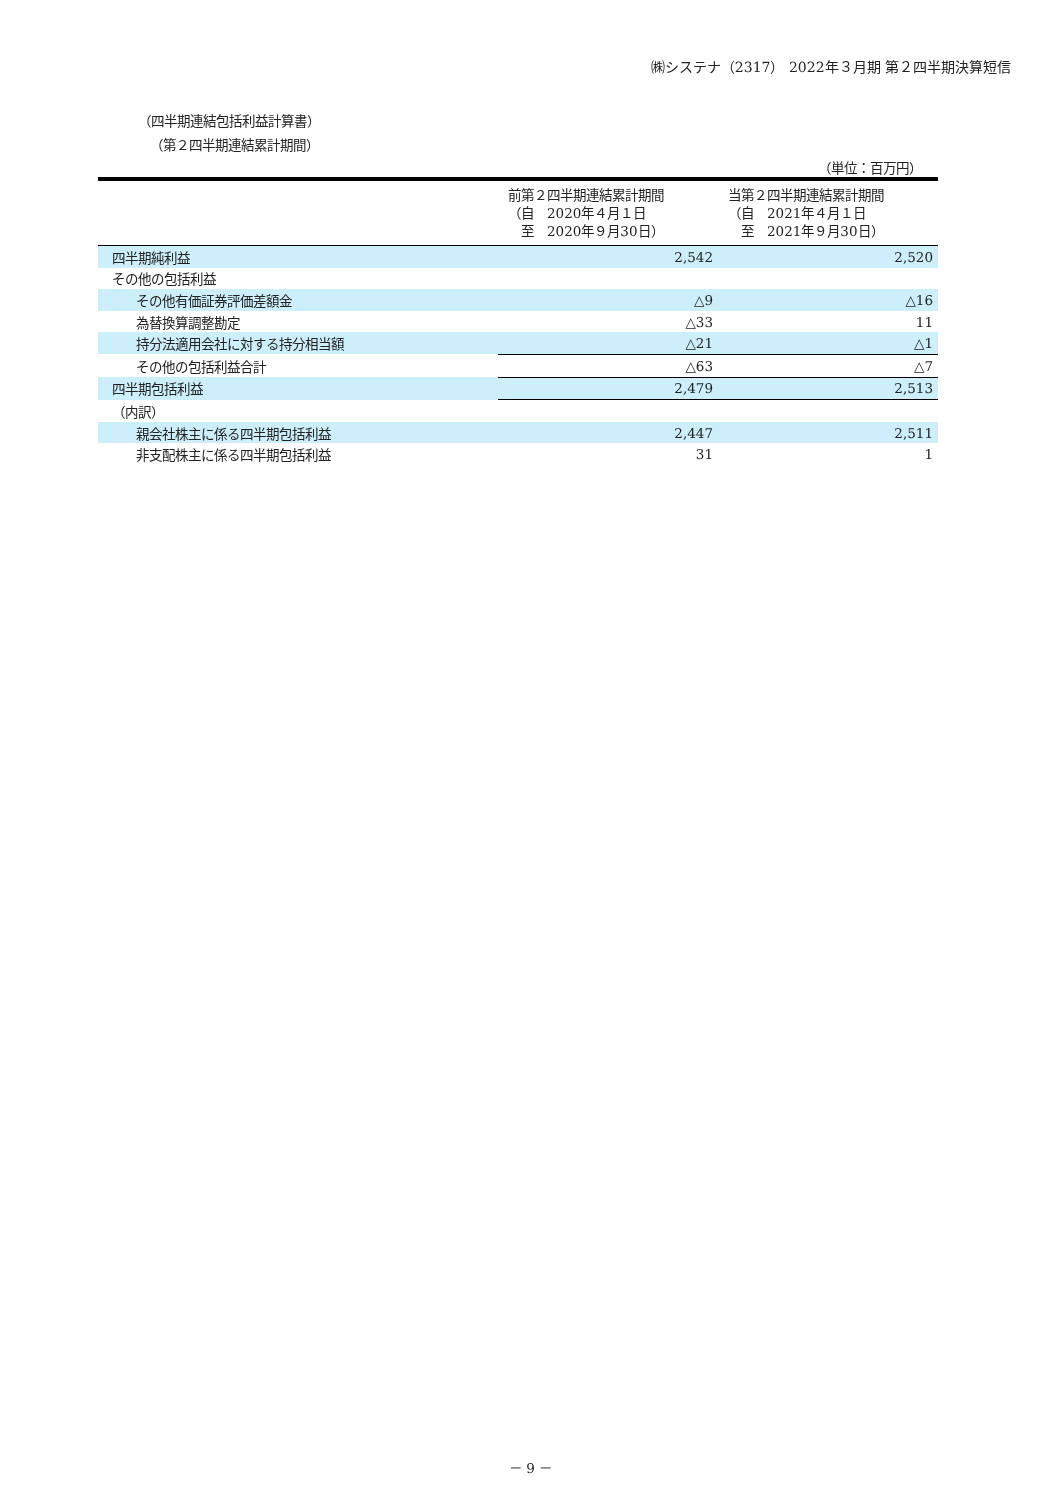㈱システナ（2317） 2022年３月期 第２四半期決算短信
（四半期連結包括利益計算書）
（第２四半期連結累計期間）
（単位：百万円）
| | 前第２四半期連結累計期間 （自 2020年４月１日 至 2020年９月30日） | 当第２四半期連結累計期間 （自 2021年４月１日 至 2021年９月30日） |
| --- | --- | --- |
| 四半期純利益 | 2,542 | 2,520 |
| その他の包括利益 | | |
| その他有価証券評価差額金 | △9 | △16 |
| 為替換算調整勘定 | △33 | 11 |
| 持分法適用会社に対する持分相当額 | △21 | △1 |
| その他の包括利益合計 | △63 | △7 |
| 四半期包括利益 | 2,479 | 2,513 |
| （内訳） | | |
| 親会社株主に係る四半期包括利益 | 2,447 | 2,511 |
| 非支配株主に係る四半期包括利益 | 31 | 1 |
－ 9 －